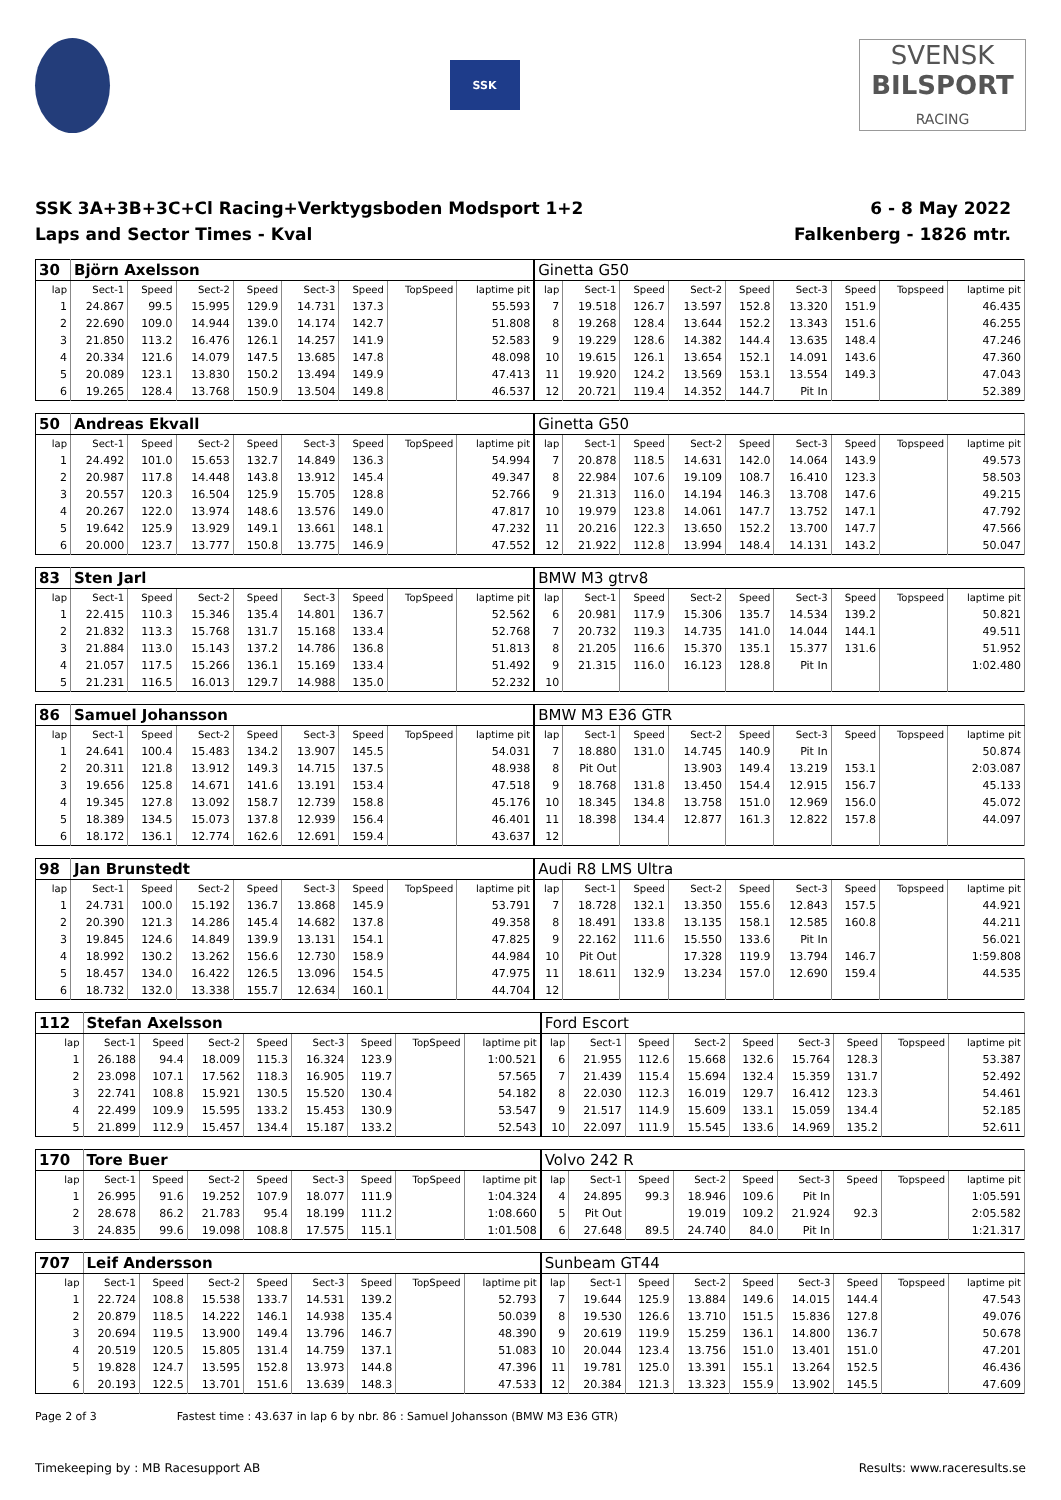SSK
SVENSK
BILSPORT
RACING
SSK 3A+3B+3C+Cl Racing+Verktygsboden Modsport 1+2
Laps and Sector Times - Kval
6 - 8 May 2022
Falkenberg - 1826 mtr.
| 30 | Björn Axelsson | | | | | | | | Ginetta G50 | | | | | | | | |
| lap | Sect-1 | Speed | Sect-2 | Speed | Sect-3 | Speed | TopSpeed | laptime pit | lap | Sect-1 | Speed | Sect-2 | Speed | Sect-3 | Speed | Topspeed | laptime pit |
| 1 | 24.867 | 99.5 | 15.995 | 129.9 | 14.731 | 137.3 | | 55.593 | 7 | 19.518 | 126.7 | 13.597 | 152.8 | 13.320 | 151.9 | | 46.435 |
| 2 | 22.690 | 109.0 | 14.944 | 139.0 | 14.174 | 142.7 | | 51.808 | 8 | 19.268 | 128.4 | 13.644 | 152.2 | 13.343 | 151.6 | | 46.255 |
| 3 | 21.850 | 113.2 | 16.476 | 126.1 | 14.257 | 141.9 | | 52.583 | 9 | 19.229 | 128.6 | 14.382 | 144.4 | 13.635 | 148.4 | | 47.246 |
| 4 | 20.334 | 121.6 | 14.079 | 147.5 | 13.685 | 147.8 | | 48.098 | 10 | 19.615 | 126.1 | 13.654 | 152.1 | 14.091 | 143.6 | | 47.360 |
| 5 | 20.089 | 123.1 | 13.830 | 150.2 | 13.494 | 149.9 | | 47.413 | 11 | 19.920 | 124.2 | 13.569 | 153.1 | 13.554 | 149.3 | | 47.043 |
| 6 | 19.265 | 128.4 | 13.768 | 150.9 | 13.504 | 149.8 | | 46.537 | 12 | 20.721 | 119.4 | 14.352 | 144.7 | Pit In | | | 52.389 |
| 50 | Andreas Ekvall | | | | | | | | Ginetta G50 | | | | | | | | |
| lap | Sect-1 | Speed | Sect-2 | Speed | Sect-3 | Speed | TopSpeed | laptime pit | lap | Sect-1 | Speed | Sect-2 | Speed | Sect-3 | Speed | Topspeed | laptime pit |
| 1 | 24.492 | 101.0 | 15.653 | 132.7 | 14.849 | 136.3 | | 54.994 | 7 | 20.878 | 118.5 | 14.631 | 142.0 | 14.064 | 143.9 | | 49.573 |
| 2 | 20.987 | 117.8 | 14.448 | 143.8 | 13.912 | 145.4 | | 49.347 | 8 | 22.984 | 107.6 | 19.109 | 108.7 | 16.410 | 123.3 | | 58.503 |
| 3 | 20.557 | 120.3 | 16.504 | 125.9 | 15.705 | 128.8 | | 52.766 | 9 | 21.313 | 116.0 | 14.194 | 146.3 | 13.708 | 147.6 | | 49.215 |
| 4 | 20.267 | 122.0 | 13.974 | 148.6 | 13.576 | 149.0 | | 47.817 | 10 | 19.979 | 123.8 | 14.061 | 147.7 | 13.752 | 147.1 | | 47.792 |
| 5 | 19.642 | 125.9 | 13.929 | 149.1 | 13.661 | 148.1 | | 47.232 | 11 | 20.216 | 122.3 | 13.650 | 152.2 | 13.700 | 147.7 | | 47.566 |
| 6 | 20.000 | 123.7 | 13.777 | 150.8 | 13.775 | 146.9 | | 47.552 | 12 | 21.922 | 112.8 | 13.994 | 148.4 | 14.131 | 143.2 | | 50.047 |
| 83 | Sten Jarl | | | | | | | | BMW M3 gtrv8 | | | | | | | | |
| lap | Sect-1 | Speed | Sect-2 | Speed | Sect-3 | Speed | TopSpeed | laptime pit | lap | Sect-1 | Speed | Sect-2 | Speed | Sect-3 | Speed | Topspeed | laptime pit |
| 1 | 22.415 | 110.3 | 15.346 | 135.4 | 14.801 | 136.7 | | 52.562 | 6 | 20.981 | 117.9 | 15.306 | 135.7 | 14.534 | 139.2 | | 50.821 |
| 2 | 21.832 | 113.3 | 15.768 | 131.7 | 15.168 | 133.4 | | 52.768 | 7 | 20.732 | 119.3 | 14.735 | 141.0 | 14.044 | 144.1 | | 49.511 |
| 3 | 21.884 | 113.0 | 15.143 | 137.2 | 14.786 | 136.8 | | 51.813 | 8 | 21.205 | 116.6 | 15.370 | 135.1 | 15.377 | 131.6 | | 51.952 |
| 4 | 21.057 | 117.5 | 15.266 | 136.1 | 15.169 | 133.4 | | 51.492 | 9 | 21.315 | 116.0 | 16.123 | 128.8 | Pit In | | | 1:02.480 |
| 5 | 21.231 | 116.5 | 16.013 | 129.7 | 14.988 | 135.0 | | 52.232 | 10 | | | | | | | | |
| 86 | Samuel Johansson | | | | | | | | BMW M3 E36 GTR | | | | | | | | |
| lap | Sect-1 | Speed | Sect-2 | Speed | Sect-3 | Speed | TopSpeed | laptime pit | lap | Sect-1 | Speed | Sect-2 | Speed | Sect-3 | Speed | Topspeed | laptime pit |
| 1 | 24.641 | 100.4 | 15.483 | 134.2 | 13.907 | 145.5 | | 54.031 | 7 | 18.880 | 131.0 | 14.745 | 140.9 | Pit In | | | 50.874 |
| 2 | 20.311 | 121.8 | 13.912 | 149.3 | 14.715 | 137.5 | | 48.938 | 8 | Pit Out | | 13.903 | 149.4 | 13.219 | 153.1 | | 2:03.087 |
| 3 | 19.656 | 125.8 | 14.671 | 141.6 | 13.191 | 153.4 | | 47.518 | 9 | 18.768 | 131.8 | 13.450 | 154.4 | 12.915 | 156.7 | | 45.133 |
| 4 | 19.345 | 127.8 | 13.092 | 158.7 | 12.739 | 158.8 | | 45.176 | 10 | 18.345 | 134.8 | 13.758 | 151.0 | 12.969 | 156.0 | | 45.072 |
| 5 | 18.389 | 134.5 | 15.073 | 137.8 | 12.939 | 156.4 | | 46.401 | 11 | 18.398 | 134.4 | 12.877 | 161.3 | 12.822 | 157.8 | | 44.097 |
| 6 | 18.172 | 136.1 | 12.774 | 162.6 | 12.691 | 159.4 | | 43.637 | 12 | | | | | | | | |
| 98 | Jan Brunstedt | | | | | | | | Audi R8 LMS Ultra | | | | | | | | |
| lap | Sect-1 | Speed | Sect-2 | Speed | Sect-3 | Speed | TopSpeed | laptime pit | lap | Sect-1 | Speed | Sect-2 | Speed | Sect-3 | Speed | Topspeed | laptime pit |
| 1 | 24.731 | 100.0 | 15.192 | 136.7 | 13.868 | 145.9 | | 53.791 | 7 | 18.728 | 132.1 | 13.350 | 155.6 | 12.843 | 157.5 | | 44.921 |
| 2 | 20.390 | 121.3 | 14.286 | 145.4 | 14.682 | 137.8 | | 49.358 | 8 | 18.491 | 133.8 | 13.135 | 158.1 | 12.585 | 160.8 | | 44.211 |
| 3 | 19.845 | 124.6 | 14.849 | 139.9 | 13.131 | 154.1 | | 47.825 | 9 | 22.162 | 111.6 | 15.550 | 133.6 | Pit In | | | 56.021 |
| 4 | 18.992 | 130.2 | 13.262 | 156.6 | 12.730 | 158.9 | | 44.984 | 10 | Pit Out | | 17.328 | 119.9 | 13.794 | 146.7 | | 1:59.808 |
| 5 | 18.457 | 134.0 | 16.422 | 126.5 | 13.096 | 154.5 | | 47.975 | 11 | 18.611 | 132.9 | 13.234 | 157.0 | 12.690 | 159.4 | | 44.535 |
| 6 | 18.732 | 132.0 | 13.338 | 155.7 | 12.634 | 160.1 | | 44.704 | 12 | | | | | | | | |
| 112 | Stefan Axelsson | | | | | | | | Ford Escort | | | | | | | | |
| lap | Sect-1 | Speed | Sect-2 | Speed | Sect-3 | Speed | TopSpeed | laptime pit | lap | Sect-1 | Speed | Sect-2 | Speed | Sect-3 | Speed | Topspeed | laptime pit |
| 1 | 26.188 | 94.4 | 18.009 | 115.3 | 16.324 | 123.9 | | 1:00.521 | 6 | 21.955 | 112.6 | 15.668 | 132.6 | 15.764 | 128.3 | | 53.387 |
| 2 | 23.098 | 107.1 | 17.562 | 118.3 | 16.905 | 119.7 | | 57.565 | 7 | 21.439 | 115.4 | 15.694 | 132.4 | 15.359 | 131.7 | | 52.492 |
| 3 | 22.741 | 108.8 | 15.921 | 130.5 | 15.520 | 130.4 | | 54.182 | 8 | 22.030 | 112.3 | 16.019 | 129.7 | 16.412 | 123.3 | | 54.461 |
| 4 | 22.499 | 109.9 | 15.595 | 133.2 | 15.453 | 130.9 | | 53.547 | 9 | 21.517 | 114.9 | 15.609 | 133.1 | 15.059 | 134.4 | | 52.185 |
| 5 | 21.899 | 112.9 | 15.457 | 134.4 | 15.187 | 133.2 | | 52.543 | 10 | 22.097 | 111.9 | 15.545 | 133.6 | 14.969 | 135.2 | | 52.611 |
| 170 | Tore Buer | | | | | | | | Volvo 242 R | | | | | | | | |
| lap | Sect-1 | Speed | Sect-2 | Speed | Sect-3 | Speed | TopSpeed | laptime pit | lap | Sect-1 | Speed | Sect-2 | Speed | Sect-3 | Speed | Topspeed | laptime pit |
| 1 | 26.995 | 91.6 | 19.252 | 107.9 | 18.077 | 111.9 | | 1:04.324 | 4 | 24.895 | 99.3 | 18.946 | 109.6 | Pit In | | | 1:05.591 |
| 2 | 28.678 | 86.2 | 21.783 | 95.4 | 18.199 | 111.2 | | 1:08.660 | 5 | Pit Out | | 19.019 | 109.2 | 21.924 | 92.3 | | 2:05.582 |
| 3 | 24.835 | 99.6 | 19.098 | 108.8 | 17.575 | 115.1 | | 1:01.508 | 6 | 27.648 | 89.5 | 24.740 | 84.0 | Pit In | | | 1:21.317 |
| 707 | Leif Andersson | | | | | | | | Sunbeam GT44 | | | | | | | | |
| lap | Sect-1 | Speed | Sect-2 | Speed | Sect-3 | Speed | TopSpeed | laptime pit | lap | Sect-1 | Speed | Sect-2 | Speed | Sect-3 | Speed | Topspeed | laptime pit |
| 1 | 22.724 | 108.8 | 15.538 | 133.7 | 14.531 | 139.2 | | 52.793 | 7 | 19.644 | 125.9 | 13.884 | 149.6 | 14.015 | 144.4 | | 47.543 |
| 2 | 20.879 | 118.5 | 14.222 | 146.1 | 14.938 | 135.4 | | 50.039 | 8 | 19.530 | 126.6 | 13.710 | 151.5 | 15.836 | 127.8 | | 49.076 |
| 3 | 20.694 | 119.5 | 13.900 | 149.4 | 13.796 | 146.7 | | 48.390 | 9 | 20.619 | 119.9 | 15.259 | 136.1 | 14.800 | 136.7 | | 50.678 |
| 4 | 20.519 | 120.5 | 15.805 | 131.4 | 14.759 | 137.1 | | 51.083 | 10 | 20.044 | 123.4 | 13.756 | 151.0 | 13.401 | 151.0 | | 47.201 |
| 5 | 19.828 | 124.7 | 13.595 | 152.8 | 13.973 | 144.8 | | 47.396 | 11 | 19.781 | 125.0 | 13.391 | 155.1 | 13.264 | 152.5 | | 46.436 |
| 6 | 20.193 | 122.5 | 13.701 | 151.6 | 13.639 | 148.3 | | 47.533 | 12 | 20.384 | 121.3 | 13.323 | 155.9 | 13.902 | 145.5 | | 47.609 |
Page 2 of 3 Fastest time : 43.637 in lap 6 by nbr. 86 : Samuel Johansson (BMW M3 E36 GTR)
Timekeeping by : MB Racesupport AB Results: www.raceresults.se